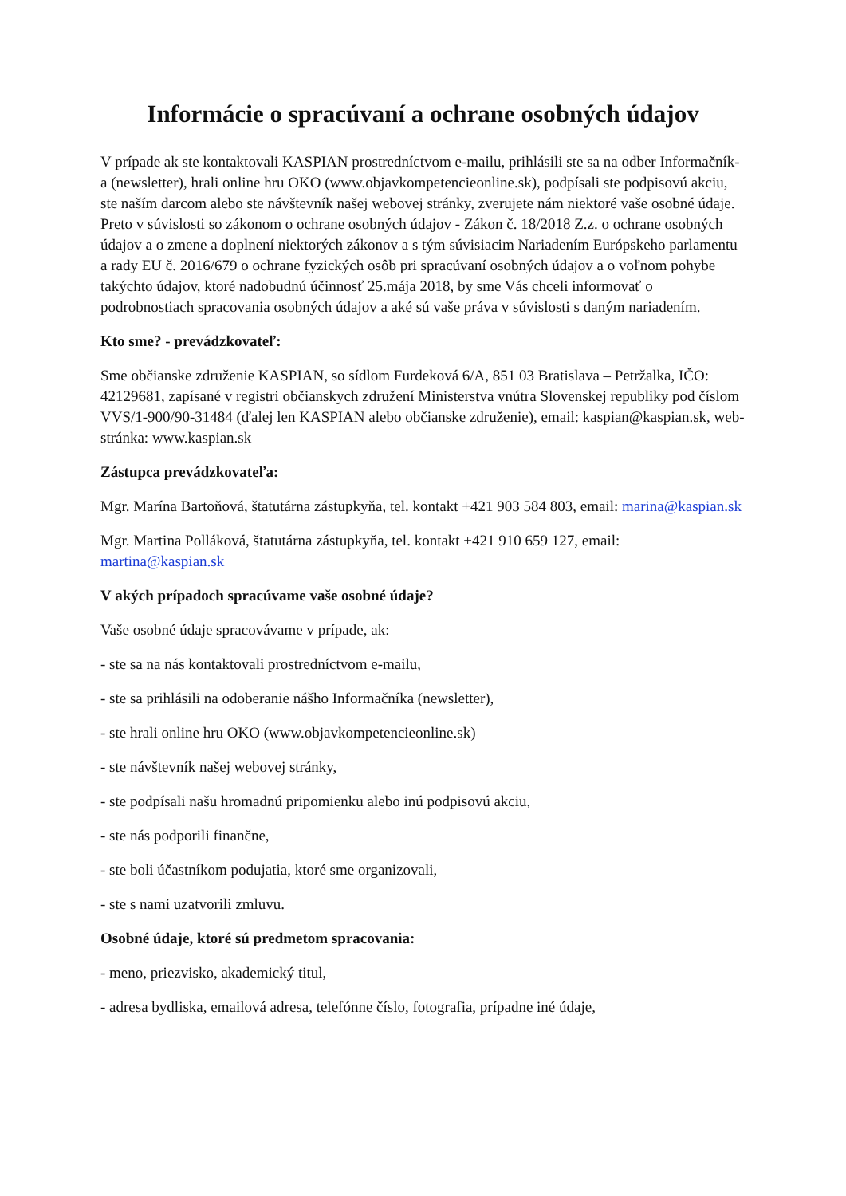Informácie o spracúvaní a ochrane osobných údajov
V prípade ak ste kontaktovali KASPIAN prostredníctvom e-mailu, prihlásili ste sa na odber Informačník-a (newsletter), hrali online hru OKO (www.objavkompetencieonline.sk), podpísali ste podpisovú akciu, ste naším darcom alebo ste návštevník našej webovej stránky, zverujete nám niektoré vaše osobné údaje. Preto v súvislosti so zákonom o ochrane osobných údajov - Zákon č. 18/2018 Z.z. o ochrane osobných údajov a o zmene a doplnení niektorých zákonov a s tým súvisiacim Nariadením Európskeho parlamentu a rady EU č. 2016/679 o ochrane fyzických osôb pri spracúvaní osobných údajov a o voľnom pohybe takýchto údajov, ktoré nadobudnú účinnosť 25.mája 2018, by sme Vás chceli informovať o podrobnostiach spracovania osobných údajov a aké sú vaše práva v súvislosti s daným nariadením.
Kto sme? - prevádzkovateľ:
Sme občianske združenie KASPIAN, so sídlom Furdeková 6/A, 851 03 Bratislava – Petržalka, IČO: 42129681, zapísané v registri občianskych združení Ministerstva vnútra Slovenskej republiky pod číslom VVS/1-900/90-31484 (ďalej len KASPIAN alebo občianske združenie), email: kaspian@kaspian.sk, web-stránka: www.kaspian.sk
Zástupca prevádzkovateľa:
Mgr. Marína Bartoňová, štatutárna zástupkyňa, tel. kontakt +421 903 584 803, email: marina@kaspian.sk
Mgr. Martina Polláková, štatutárna zástupkyňa, tel. kontakt +421 910 659 127, email: martina@kaspian.sk
V akých prípadoch spracúvame vaše osobné údaje?
Vaše osobné údaje spracovávame v prípade, ak:
- ste sa na nás kontaktovali prostredníctvom e-mailu,
- ste sa prihlásili na odoberanie nášho Informačníka (newsletter),
- ste hrali online hru OKO (www.objavkompetencieonline.sk)
- ste návštevník našej webovej stránky,
- ste podpísali našu hromadnú pripomienku alebo inú podpisovú akciu,
- ste nás podporili finančne,
- ste boli účastníkom podujatia, ktoré sme organizovali,
- ste s nami uzatvorili zmluvu.
Osobné údaje, ktoré sú predmetom spracovania:
- meno, priezvisko, akademický titul,
- adresa bydliska, emailová adresa, telefónne číslo, fotografia, prípadne iné údaje,